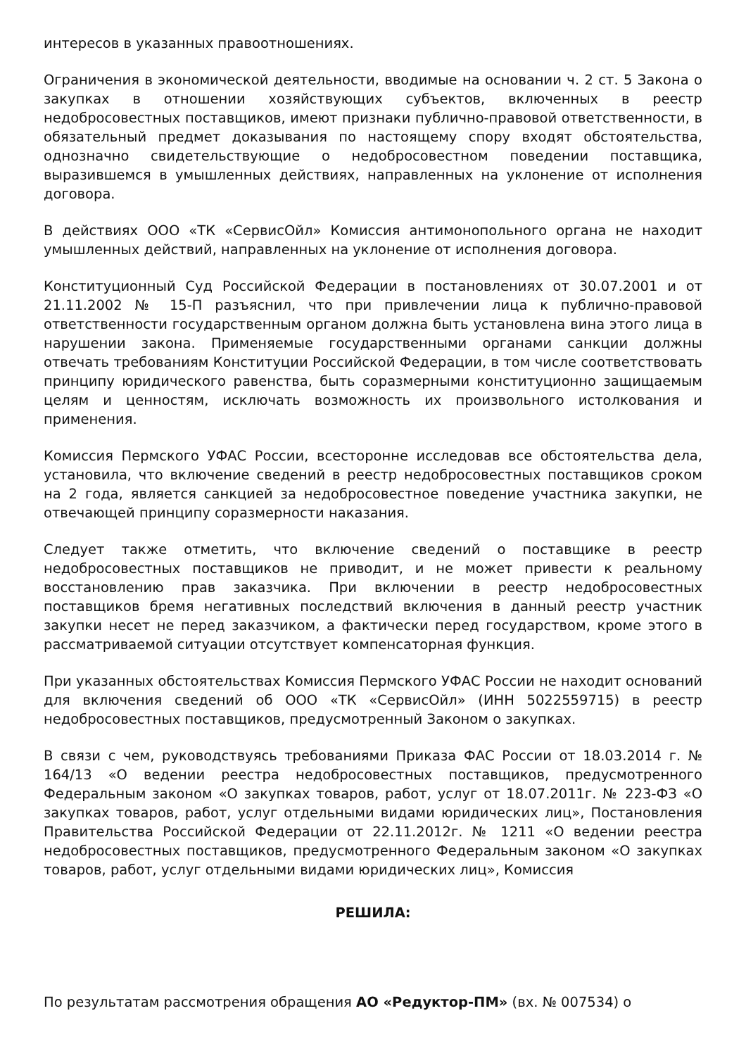интересов в указанных правоотношениях.
Ограничения в экономической деятельности, вводимые на основании ч. 2 ст. 5 Закона о закупках в отношении хозяйствующих субъектов, включенных в реестр недобросовестных поставщиков, имеют признаки публично-правовой ответственности, в обязательный предмет доказывания по настоящему спору входят обстоятельства, однозначно свидетельствующие о недобросовестном поведении поставщика, выразившемся в умышленных действиях, направленных на уклонение от исполнения договора.
В действиях ООО «ТК «СервисОйл» Комиссия антимонопольного органа не находит умышленных действий, направленных на уклонение от исполнения договора.
Конституционный Суд Российской Федерации в постановлениях от 30.07.2001 и от 21.11.2002 № 15-П разъяснил, что при привлечении лица к публично-правовой ответственности государственным органом должна быть установлена вина этого лица в нарушении закона. Применяемые государственными органами санкции должны отвечать требованиям Конституции Российской Федерации, в том числе соответствовать принципу юридического равенства, быть соразмерными конституционно защищаемым целям и ценностям, исключать возможность их произвольного истолкования и применения.
Комиссия Пермского УФАС России, всесторонне исследовав все обстоятельства дела, установила, что включение сведений в реестр недобросовестных поставщиков сроком на 2 года, является санкцией за недобросовестное поведение участника закупки, не отвечающей принципу соразмерности наказания.
Следует также отметить, что включение сведений о поставщике в реестр недобросовестных поставщиков не приводит, и не может привести к реальному восстановлению прав заказчика. При включении в реестр недобросовестных поставщиков бремя негативных последствий включения в данный реестр участник закупки несет не перед заказчиком, а фактически перед государством, кроме этого в рассматриваемой ситуации отсутствует компенсаторная функция.
При указанных обстоятельствах Комиссия Пермского УФАС России не находит оснований для включения сведений об ООО «ТК «СервисОйл» (ИНН 5022559715) в реестр недобросовестных поставщиков, предусмотренный Законом о закупках.
В связи с чем, руководствуясь требованиями Приказа ФАС России от 18.03.2014 г. № 164/13 «О ведении реестра недобросовестных поставщиков, предусмотренного Федеральным законом «О закупках товаров, работ, услуг от 18.07.2011г. № 223-ФЗ «О закупках товаров, работ, услуг отдельными видами юридических лиц», Постановления Правительства Российской Федерации от 22.11.2012г. № 1211 «О ведении реестра недобросовестных поставщиков, предусмотренного Федеральным законом «О закупках товаров, работ, услуг отдельными видами юридических лиц», Комиссия
РЕШИЛА:
По результатам рассмотрения обращения АО «Редуктор-ПМ» (вх. № 007534) о